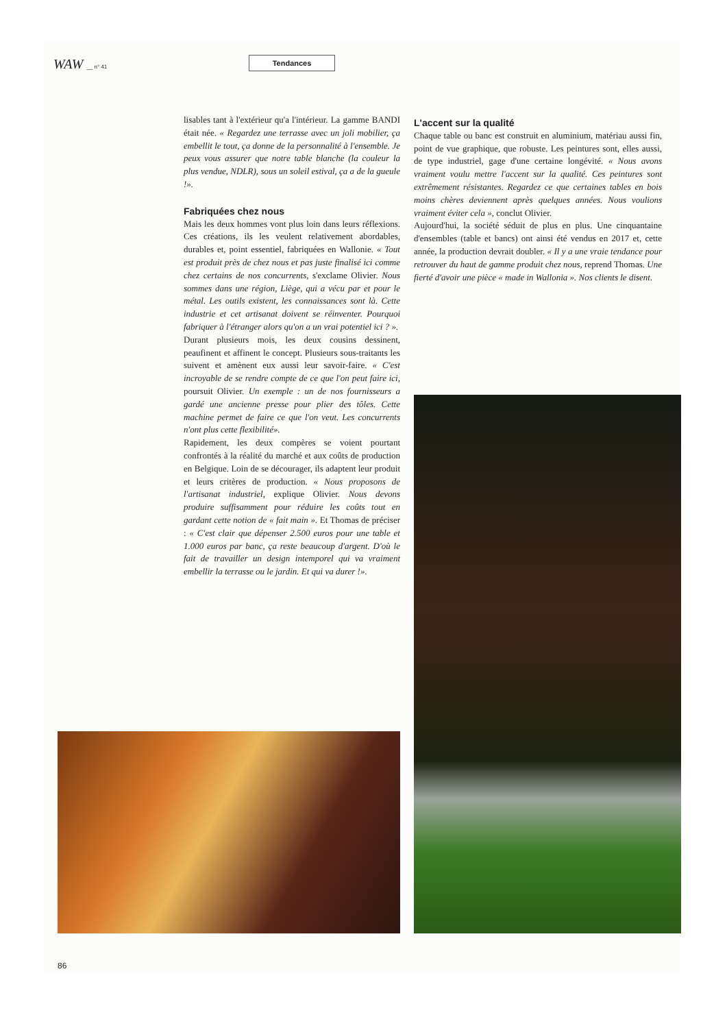WAW __ n° 41 Tendances
lisables tant à l'extérieur qu'a l'intérieur. La gamme BANDI était née. « Regardez une terrasse avec un joli mobilier, ça embellit le tout, ça donne de la personnalité à l'ensemble. Je peux vous assurer que notre table blanche (la couleur la plus vendue, NDLR), sous un soleil estival, ça a de la gueule !».
Fabriquées chez nous
Mais les deux hommes vont plus loin dans leurs réflexions. Ces créations, ils les veulent relativement abordables, durables et, point essentiel, fabriquées en Wallonie. « Tout est produit près de chez nous et pas juste finalisé ici comme chez certains de nos concurrents, s'exclame Olivier. Nous sommes dans une région, Liège, qui a vécu par et pour le métal. Les outils existent, les connaissances sont là. Cette industrie et cet artisanat doivent se réinventer. Pourquoi fabriquer à l'étranger alors qu'on a un vrai potentiel ici ? ».
Durant plusieurs mois, les deux cousins dessinent, peaufinent et affinent le concept. Plusieurs sous-traitants les suivent et amènent eux aussi leur savoir-faire. « C'est incroyable de se rendre compte de ce que l'on peut faire ici, poursuit Olivier. Un exemple : un de nos fournisseurs a gardé une ancienne presse pour plier des tôles. Cette machine permet de faire ce que l'on veut. Les concurrents n'ont plus cette flexibilité».
Rapidement, les deux compères se voient pourtant confrontés à la réalité du marché et aux coûts de production en Belgique. Loin de se décourager, ils adaptent leur produit et leurs critères de production. « Nous proposons de l'artisanat industriel, explique Olivier. Nous devons produire suffisamment pour réduire les coûts tout en gardant cette notion de « fait main ». Et Thomas de préciser : « C'est clair que dépenser 2.500 euros pour une table et 1.000 euros par banc, ça reste beaucoup d'argent. D'où le fait de travailler un design intemporel qui va vraiment embellir la terrasse ou le jardin. Et qui va durer !».
L'accent sur la qualité
Chaque table ou banc est construit en aluminium, matériau aussi fin, point de vue graphique, que robuste. Les peintures sont, elles aussi, de type industriel, gage d'une certaine longévité. « Nous avons vraiment voulu mettre l'accent sur la qualité. Ces peintures sont extrêmement résistantes. Regardez ce que certaines tables en bois moins chères deviennent après quelques années. Nous voulions vraiment éviter cela », conclut Olivier.
Aujourd'hui, la société séduit de plus en plus. Une cinquantaine d'ensembles (table et bancs) ont ainsi été vendus en 2017 et, cette année, la production devrait doubler. « Il y a une vraie tendance pour retrouver du haut de gamme produit chez nous, reprend Thomas. Une fierté d'avoir une pièce « made in Wallonia ». Nos clients le disent.
86